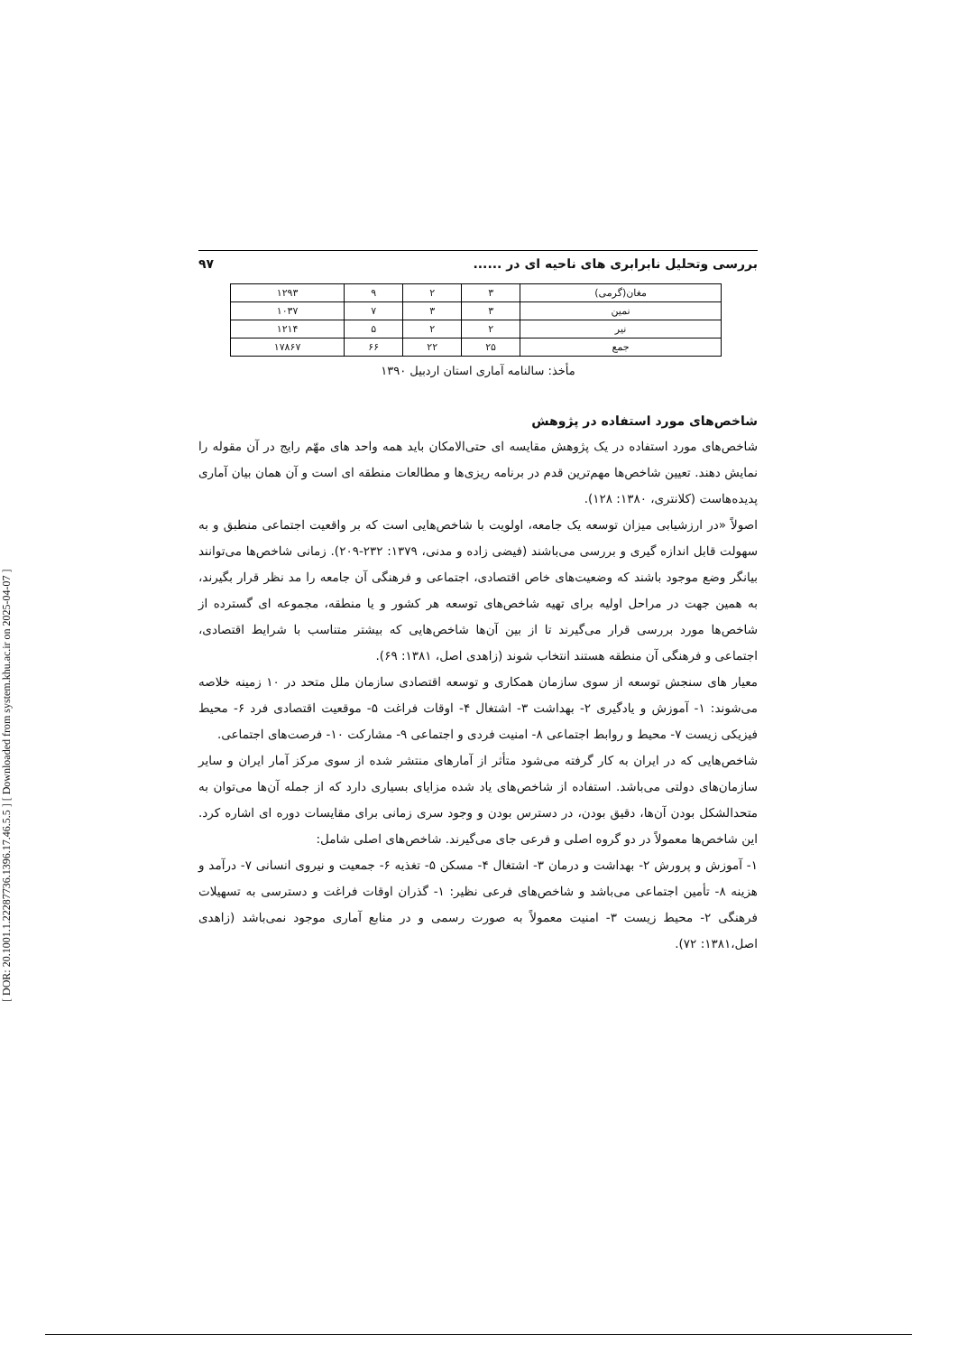[ DOR: 20.1001.1.22287736.1396.17.46.5.5 ] [ Downloaded from system.khu.ac.ir on 2025-04-07 ]
بررسی وتحلیل نابرابری های ناحیه ای در ...... ۹۷
| مغان(گرمی) | ۳ | ۲ | ۹ | ۱۲۹۳ |
| نمین | ۳ | ۳ | ۷ | ۱۰۳۷ |
| نیر | ۲ | ۲ | ۵ | ۱۲۱۴ |
| جمع | ۲۵ | ۲۲ | ۶۶ | ۱۷۸۶۷ |
مأخذ: سالنامه آماری استان اردبیل ۱۳۹۰
شاخص‌های مورد استفاده در پژوهش
شاخص‌های مورد استفاده در یک پژوهش مقایسه ای حتی‌الامکان باید همه واحد های مهّم رایج در آن مقوله را نمایش دهند. تعیین شاخص‌ها مهم‌ترین قدم در برنامه ریزی‌ها و مطالعات منطقه ای است و آن همان بیان آماری پدیده‌هاست (کلانتری، ۱۳۸۰: ۱۲۸).
اصولاً «در ارزشیابی میزان توسعه یک جامعه، اولویت با شاخص‌هایی است که بر واقعیت اجتماعی منطبق و به سهولت قابل اندازه گیری و بررسی می‌باشند (فیضی زاده و مدنی، ۱۳۷۹: ۲۳۲-۲۰۹). زمانی شاخص‌ها می‌توانند بیانگر وضع موجود باشند که وضعیت‌های خاص اقتصادی، اجتماعی و فرهنگی آن جامعه را مد نظر قرار بگیرند، به همین جهت در مراحل اولیه برای تهیه شاخص‌های توسعه هر کشور و یا منطقه، مجموعه ای گسترده از شاخص‌ها مورد بررسی قرار می‌گیرند تا از بین آن‌ها شاخص‌هایی که بیشتر متناسب با شرایط اقتصادی، اجتماعی و فرهنگی آن منطقه هستند انتخاب شوند (زاهدی اصل، ۱۳۸۱: ۶۹).
معیار های سنجش توسعه از سوی سازمان همکاری و توسعه اقتصادی سازمان ملل متحد در ۱۰ زمینه خلاصه می‌شوند: ۱- آموزش و یادگیری ۲- بهداشت ۳- اشتغال ۴- اوقات فراغت ۵- موقعیت اقتصادی فرد ۶- محیط فیزیکی زیست ۷- محیط و روابط اجتماعی ۸- امنیت فردی و اجتماعی ۹- مشارکت ۱۰- فرصت‌های اجتماعی.
شاخص‌هایی که در ایران به کار گرفته می‌شود متأثر از آمارهای منتشر شده از سوی مرکز آمار ایران و سایر سازمان‌های دولتی می‌باشد. استفاده از شاخص‌های یاد شده مزایای بسیاری دارد که از جمله آن‌ها می‌توان به متحدالشکل بودن آن‌ها، دقیق بودن، در دسترس بودن و وجود سری زمانی برای مقایسات دوره ای اشاره کرد. این شاخص‌ها معمولاً در دو گروه اصلی و فرعی جای می‌گیرند. شاخص‌های اصلی شامل:
۱- آموزش و پرورش ۲- بهداشت و درمان ۳- اشتغال ۴- مسکن ۵- تغذیه ۶- جمعیت و نیروی انسانی ۷- درآمد و هزینه ۸- تأمین اجتماعی می‌باشد و شاخص‌های فرعی نظیر: ۱- گذران اوقات فراغت و دسترسی به تسهیلات فرهنگی ۲- محیط زیست ۳- امنیت معمولاً به صورت رسمی و در منابع آماری موجود نمی‌باشد (زاهدی اصل،۱۳۸۱: ۷۲).